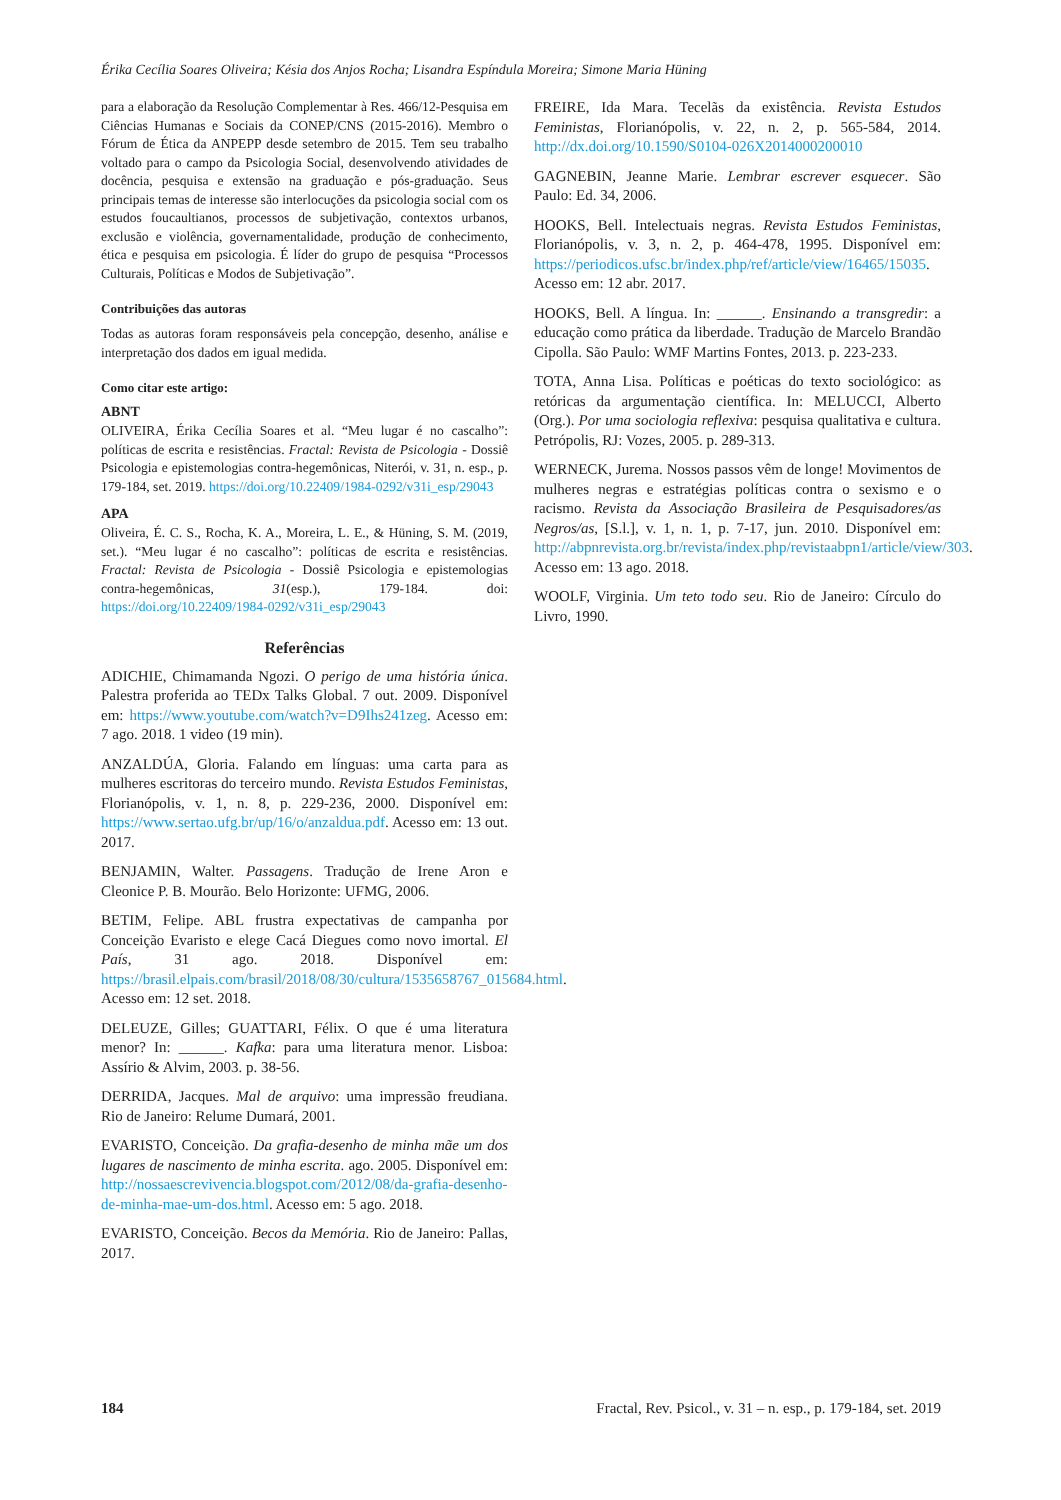Érika Cecília Soares Oliveira; Késia dos Anjos Rocha; Lisandra Espíndula Moreira; Simone Maria Hüning
para a elaboração da Resolução Complementar à Res. 466/12-Pesquisa em Ciências Humanas e Sociais da CONEP/CNS (2015-2016). Membro o Fórum de Ética da ANPEPP desde setembro de 2015. Tem seu trabalho voltado para o campo da Psicologia Social, desenvolvendo atividades de docência, pesquisa e extensão na graduação e pós-graduação. Seus principais temas de interesse são interlocuções da psicologia social com os estudos foucaultianos, processos de subjetivação, contextos urbanos, exclusão e violência, governamentalidade, produção de conhecimento, ética e pesquisa em psicologia. É líder do grupo de pesquisa “Processos Culturais, Políticas e Modos de Subjetivação”.
Contribuições das autoras
Todas as autoras foram responsáveis pela concepção, desenho, análise e interpretação dos dados em igual medida.
Como citar este artigo:
ABNT
OLIVEIRA, Érika Cecília Soares et al. “Meu lugar é no cascalho”: políticas de escrita e resistências. Fractal: Revista de Psicologia - Dossiê Psicologia e epistemologias contra-hegemônicas, Niterói, v. 31, n. esp., p. 179-184, set. 2019. https://doi.org/10.22409/1984-0292/v31i_esp/29043
APA
Oliveira, É. C. S., Rocha, K. A., Moreira, L. E., & Hüning, S. M. (2019, set.). “Meu lugar é no cascalho”: políticas de escrita e resistências. Fractal: Revista de Psicologia - Dossiê Psicologia e epistemologias contra-hegemônicas, 31(esp.), 179-184. doi: https://doi.org/10.22409/1984-0292/v31i_esp/29043
Referências
ADICHIE, Chimamanda Ngozi. O perigo de uma história única. Palestra proferida ao TEDx Talks Global. 7 out. 2009. Disponível em: https://www.youtube.com/watch?v=D9Ihs241zeg. Acesso em: 7 ago. 2018. 1 video (19 min).
ANZALDÚA, Gloria. Falando em línguas: uma carta para as mulheres escritoras do terceiro mundo. Revista Estudos Feministas, Florianópolis, v. 1, n. 8, p. 229-236, 2000. Disponível em: https://www.sertao.ufg.br/up/16/o/anzaldua.pdf. Acesso em: 13 out. 2017.
BENJAMIN, Walter. Passagens. Tradução de Irene Aron e Cleonice P. B. Mourão. Belo Horizonte: UFMG, 2006.
BETIM, Felipe. ABL frustra expectativas de campanha por Conceição Evaristo e elege Cacá Diegues como novo imortal. El País, 31 ago. 2018. Disponível em: https://brasil.elpais.com/brasil/2018/08/30/cultura/1535658767_015684.html. Acesso em: 12 set. 2018.
DELEUZE, Gilles; GUATTARI, Félix. O que é uma literatura menor? In: ______. Kafka: para uma literatura menor. Lisboa: Assírio & Alvim, 2003. p. 38-56.
DERRIDA, Jacques. Mal de arquivo: uma impressão freudiana. Rio de Janeiro: Relume Dumará, 2001.
EVARISTO, Conceição. Da grafia-desenho de minha mãe um dos lugares de nascimento de minha escrita. ago. 2005. Disponível em: http://nossaescrevivencia.blogspot.com/2012/08/da-grafia-desenho-de-minha-mae-um-dos.html. Acesso em: 5 ago. 2018.
EVARISTO, Conceição. Becos da Memória. Rio de Janeiro: Pallas, 2017.
FREIRE, Ida Mara. Tecelãs da existência. Revista Estudos Feministas, Florianópolis, v. 22, n. 2, p. 565-584, 2014. http://dx.doi.org/10.1590/S0104-026X2014000200010
GAGNEBIN, Jeanne Marie. Lembrar escrever esquecer. São Paulo: Ed. 34, 2006.
HOOKS, Bell. Intelectuais negras. Revista Estudos Feministas, Florianópolis, v. 3, n. 2, p. 464-478, 1995. Disponível em: https://periodicos.ufsc.br/index.php/ref/article/view/16465/15035. Acesso em: 12 abr. 2017.
HOOKS, Bell. A língua. In: ______. Ensinando a transgredir: a educação como prática da liberdade. Tradução de Marcelo Brandão Cipolla. São Paulo: WMF Martins Fontes, 2013. p. 223-233.
TOTA, Anna Lisa. Políticas e poéticas do texto sociológico: as retóricas da argumentação científica. In: MELUCCI, Alberto (Org.). Por uma sociologia reflexiva: pesquisa qualitativa e cultura. Petrópolis, RJ: Vozes, 2005. p. 289-313.
WERNECK, Jurema. Nossos passos vêm de longe! Movimentos de mulheres negras e estratégias políticas contra o sexismo e o racismo. Revista da Associação Brasileira de Pesquisadores/as Negros/as, [S.l.], v. 1, n. 1, p. 7-17, jun. 2010. Disponível em: http://abpnrevista.org.br/revista/index.php/revistaabpn1/article/view/303. Acesso em: 13 ago. 2018.
WOOLF, Virginia. Um teto todo seu. Rio de Janeiro: Círculo do Livro, 1990.
184 Fractal, Rev. Psicol., v. 31 – n. esp., p. 179-184, set. 2019